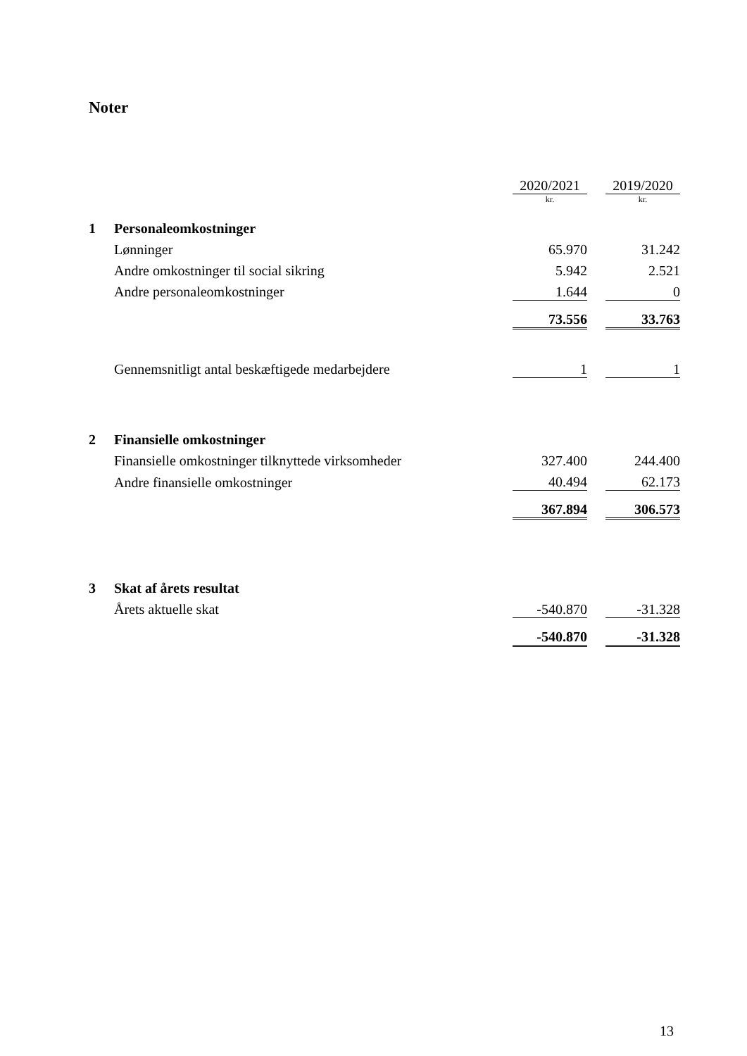Noter
| | | 2020/2021 | | 2019/2020 |
| | | kr. | | kr. |
| 1 | Personaleomkostninger | | | |
| | Lønninger | 65.970 | | 31.242 |
| | Andre omkostninger til social sikring | 5.942 | | 2.521 |
| | Andre personaleomkostninger | 1.644 | | 0 |
| | | 73.556 | | 33.763 |
| | Gennemsnitligt antal beskæftigede medarbejdere | 1 | | 1 |
| 2 | Finansielle omkostninger | | | |
| | Finansielle omkostninger tilknyttede virksomheder | 327.400 | | 244.400 |
| | Andre finansielle omkostninger | 40.494 | | 62.173 |
| | | 367.894 | | 306.573 |
| 3 | Skat af årets resultat | | | |
| | Årets aktuelle skat | -540.870 | | -31.328 |
| | | -540.870 | | -31.328 |
13